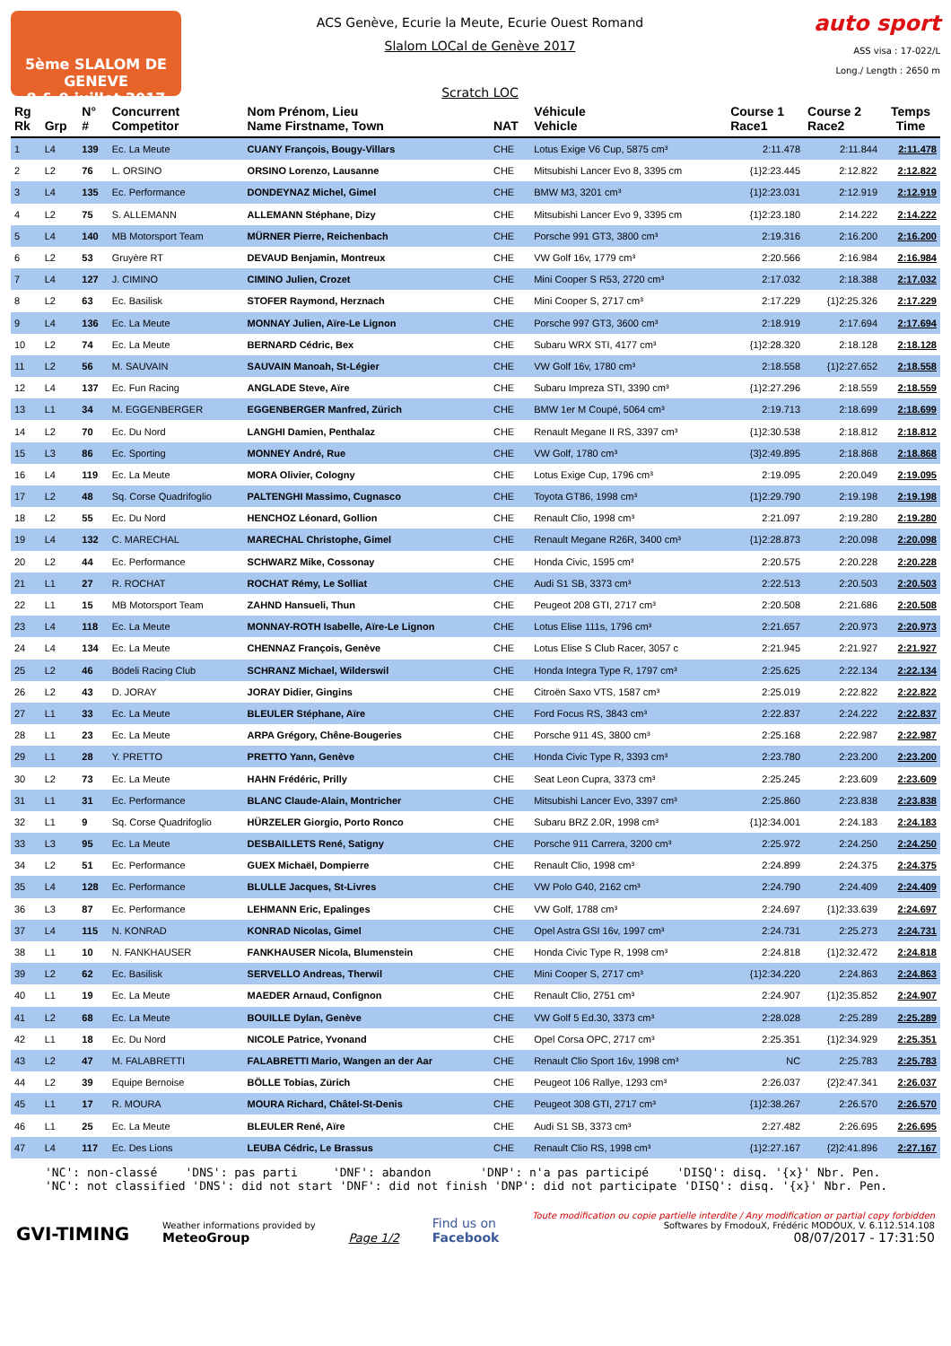5ème SLALOM DE GENEVE
8 & 9 juillet 2017
ACS Genève, Ecurie la Meute, Ecurie Ouest Romand
Slalom LOCal de Genève 2017
Scratch LOC
auto sport
ASS visa : 17-022/L
Long./ Length : 2650 m
| Rg Rk | Grp | N° # | Concurrent Competitor | Nom Prénom, Lieu Name Firstname, Town | NAT | Véhicule Vehicle | Course 1 Race1 | Course 2 Race2 | Temps Time |
| --- | --- | --- | --- | --- | --- | --- | --- | --- | --- |
| 1 | L4 | 139 | Ec. La Meute | CUANY François, Bougy-Villars | CHE | Lotus Exige V6 Cup, 5875 cm³ | 2:11.478 | 2:11.844 | 2:11.478 |
| 2 | L2 | 76 | L. ORSINO | ORSINO Lorenzo, Lausanne | CHE | Mitsubishi Lancer Evo 8, 3395 cm | {1}2:23.445 | 2:12.822 | 2:12.822 |
| 3 | L4 | 135 | Ec. Performance | DONDEYNAZ Michel, Gimel | CHE | BMW M3, 3201 cm³ | {1}2:23.031 | 2:12.919 | 2:12.919 |
| 4 | L2 | 75 | S. ALLEMANN | ALLEMANN Stéphane, Dizy | CHE | Mitsubishi Lancer Evo 9, 3395 cm | {1}2:23.180 | 2:14.222 | 2:14.222 |
| 5 | L4 | 140 | MB Motorsport Team | MÜRNER Pierre, Reichenbach | CHE | Porsche 991 GT3, 3800 cm³ | 2:19.316 | 2:16.200 | 2:16.200 |
| 6 | L2 | 53 | Gruyère RT | DEVAUD Benjamin, Montreux | CHE | VW Golf 16v, 1779 cm³ | 2:20.566 | 2:16.984 | 2:16.984 |
| 7 | L4 | 127 | J. CIMINO | CIMINO Julien, Crozet | CHE | Mini Cooper S R53, 2720 cm³ | 2:17.032 | 2:18.388 | 2:17.032 |
| 8 | L2 | 63 | Ec. Basilisk | STOFER Raymond, Herznach | CHE | Mini Cooper S, 2717 cm³ | 2:17.229 | {1}2:25.326 | 2:17.229 |
| 9 | L4 | 136 | Ec. La Meute | MONNAY Julien, Aïre-Le Lignon | CHE | Porsche 997 GT3, 3600 cm³ | 2:18.919 | 2:17.694 | 2:17.694 |
| 10 | L2 | 74 | Ec. La Meute | BERNARD Cédric, Bex | CHE | Subaru WRX STI, 4177 cm³ | {1}2:28.320 | 2:18.128 | 2:18.128 |
| 11 | L2 | 56 | M. SAUVAIN | SAUVAIN Manoah, St-Légier | CHE | VW Golf 16v, 1780 cm³ | 2:18.558 | {1}2:27.652 | 2:18.558 |
| 12 | L4 | 137 | Ec. Fun Racing | ANGLADE Steve, Aïre | CHE | Subaru Impreza STI, 3390 cm³ | {1}2:27.296 | 2:18.559 | 2:18.559 |
| 13 | L1 | 34 | M. EGGENBERGER | EGGENBERGER Manfred, Zürich | CHE | BMW 1er M Coupé, 5064 cm³ | 2:19.713 | 2:18.699 | 2:18.699 |
| 14 | L2 | 70 | Ec. Du Nord | LANGHI Damien, Penthalaz | CHE | Renault Megane II RS, 3397 cm³ | {1}2:30.538 | 2:18.812 | 2:18.812 |
| 15 | L3 | 86 | Ec. Sporting | MONNEY André, Rue | CHE | VW Golf, 1780 cm³ | {3}2:49.895 | 2:18.868 | 2:18.868 |
| 16 | L4 | 119 | Ec. La Meute | MORA Olivier, Cologny | CHE | Lotus Exige Cup, 1796 cm³ | 2:19.095 | 2:20.049 | 2:19.095 |
| 17 | L2 | 48 | Sq. Corse Quadrifoglio | PALTENGHI Massimo, Cugnasco | CHE | Toyota GT86, 1998 cm³ | {1}2:29.790 | 2:19.198 | 2:19.198 |
| 18 | L2 | 55 | Ec. Du Nord | HENCHOZ Léonard, Gollion | CHE | Renault Clio, 1998 cm³ | 2:21.097 | 2:19.280 | 2:19.280 |
| 19 | L4 | 132 | C. MARECHAL | MARECHAL Christophe, Gimel | CHE | Renault Megane R26R, 3400 cm³ | {1}2:28.873 | 2:20.098 | 2:20.098 |
| 20 | L2 | 44 | Ec. Performance | SCHWARZ Mike, Cossonay | CHE | Honda Civic, 1595 cm³ | 2:20.575 | 2:20.228 | 2:20.228 |
| 21 | L1 | 27 | R. ROCHAT | ROCHAT Rémy, Le Solliat | CHE | Audi S1 SB, 3373 cm³ | 2:22.513 | 2:20.503 | 2:20.503 |
| 22 | L1 | 15 | MB Motorsport Team | ZAHND Hansueli, Thun | CHE | Peugeot 208 GTI, 2717 cm³ | 2:20.508 | 2:21.686 | 2:20.508 |
| 23 | L4 | 118 | Ec. La Meute | MONNAY-ROTH Isabelle, Aïre-Le Lignon | CHE | Lotus Elise 111s, 1796 cm³ | 2:21.657 | 2:20.973 | 2:20.973 |
| 24 | L4 | 134 | Ec. La Meute | CHENNAZ François, Genève | CHE | Lotus Elise S Club Racer, 3057 c | 2:21.945 | 2:21.927 | 2:21.927 |
| 25 | L2 | 46 | Bödeli Racing Club | SCHRANZ Michael, Wilderswil | CHE | Honda Integra Type R, 1797 cm³ | 2:25.625 | 2:22.134 | 2:22.134 |
| 26 | L2 | 43 | D. JORAY | JORAY Didier, Gingins | CHE | Citroën Saxo VTS, 1587 cm³ | 2:25.019 | 2:22.822 | 2:22.822 |
| 27 | L1 | 33 | Ec. La Meute | BLEULER Stéphane, Aïre | CHE | Ford Focus RS, 3843 cm³ | 2:22.837 | 2:24.222 | 2:22.837 |
| 28 | L1 | 23 | Ec. La Meute | ARPA Grégory, Chêne-Bougeries | CHE | Porsche 911 4S, 3800 cm³ | 2:25.168 | 2:22.987 | 2:22.987 |
| 29 | L1 | 28 | Y. PRETTO | PRETTO Yann, Genève | CHE | Honda Civic Type R, 3393 cm³ | 2:23.780 | 2:23.200 | 2:23.200 |
| 30 | L2 | 73 | Ec. La Meute | HAHN Frédéric, Prilly | CHE | Seat Leon Cupra, 3373 cm³ | 2:25.245 | 2:23.609 | 2:23.609 |
| 31 | L1 | 31 | Ec. Performance | BLANC Claude-Alain, Montricher | CHE | Mitsubishi Lancer Evo, 3397 cm³ | 2:25.860 | 2:23.838 | 2:23.838 |
| 32 | L1 | 9 | Sq. Corse Quadrifoglio | HÜRZELER Giorgio, Porto Ronco | CHE | Subaru BRZ 2.0R, 1998 cm³ | {1}2:34.001 | 2:24.183 | 2:24.183 |
| 33 | L3 | 95 | Ec. La Meute | DESBAILLETS René, Satigny | CHE | Porsche 911 Carrera, 3200 cm³ | 2:25.972 | 2:24.250 | 2:24.250 |
| 34 | L2 | 51 | Ec. Performance | GUEX Michaël, Dompierre | CHE | Renault Clio, 1998 cm³ | 2:24.899 | 2:24.375 | 2:24.375 |
| 35 | L4 | 128 | Ec. Performance | BLULLE Jacques, St-Livres | CHE | VW Polo G40, 2162 cm³ | 2:24.790 | 2:24.409 | 2:24.409 |
| 36 | L3 | 87 | Ec. Performance | LEHMANN Eric, Epalinges | CHE | VW Golf, 1788 cm³ | 2:24.697 | {1}2:33.639 | 2:24.697 |
| 37 | L4 | 115 | N. KONRAD | KONRAD Nicolas, Gimel | CHE | Opel Astra GSI 16v, 1997 cm³ | 2:24.731 | 2:25.273 | 2:24.731 |
| 38 | L1 | 10 | N. FANKHAUSER | FANKHAUSER Nicola, Blumenstein | CHE | Honda Civic Type R, 1998 cm³ | 2:24.818 | {1}2:32.472 | 2:24.818 |
| 39 | L2 | 62 | Ec. Basilisk | SERVELLO Andreas, Therwil | CHE | Mini Cooper S, 2717 cm³ | {1}2:34.220 | 2:24.863 | 2:24.863 |
| 40 | L1 | 19 | Ec. La Meute | MAEDER Arnaud, Confignon | CHE | Renault Clio, 2751 cm³ | 2:24.907 | {1}2:35.852 | 2:24.907 |
| 41 | L2 | 68 | Ec. La Meute | BOUILLE Dylan, Genève | CHE | VW Golf 5 Ed.30, 3373 cm³ | 2:28.028 | 2:25.289 | 2:25.289 |
| 42 | L1 | 18 | Ec. Du Nord | NICOLE Patrice, Yvonand | CHE | Opel Corsa OPC, 2717 cm³ | 2:25.351 | {1}2:34.929 | 2:25.351 |
| 43 | L2 | 47 | M. FALABRETTI | FALABRETTI Mario, Wangen an der Aar | CHE | Renault Clio Sport 16v, 1998 cm³ | NC | 2:25.783 | 2:25.783 |
| 44 | L2 | 39 | Equipe Bernoise | BÖLLE Tobias, Zürich | CHE | Peugeot 106 Rallye, 1293 cm³ | 2:26.037 | {2}2:47.341 | 2:26.037 |
| 45 | L1 | 17 | R. MOURA | MOURA Richard, Châtel-St-Denis | CHE | Peugeot 308 GTI, 2717 cm³ | {1}2:38.267 | 2:26.570 | 2:26.570 |
| 46 | L1 | 25 | Ec. La Meute | BLEULER René, Aïre | CHE | Audi S1 SB, 3373 cm³ | 2:27.482 | 2:26.695 | 2:26.695 |
| 47 | L4 | 117 | Ec. Des Lions | LEUBA Cédric, Le Brassus | CHE | Renault Clio RS, 1998 cm³ | {1}2:27.167 | {2}2:41.896 | 2:27.167 |
'NC': non-classé 'DNS': pas parti 'DNF': abandon 'DNP': n'a pas participé 'DISQ': disq. '{x}' Nbr. Pen. 'NC': not classified 'DNS': did not start 'DNF': did not finish 'DNP': did not participate 'DISQ': disq. '{x}' Nbr. Pen.
GVI-TIMING
Weather informations provided by
MeteoGroup
Page 1/2
Find us on
Facebook
Toute modification ou copie partielle interdite / Any modification or partial copy forbidden
Softwares by FmodouX, Frédéric MODOUX, V. 6.112.514.108
08/07/2017 - 17:31:50